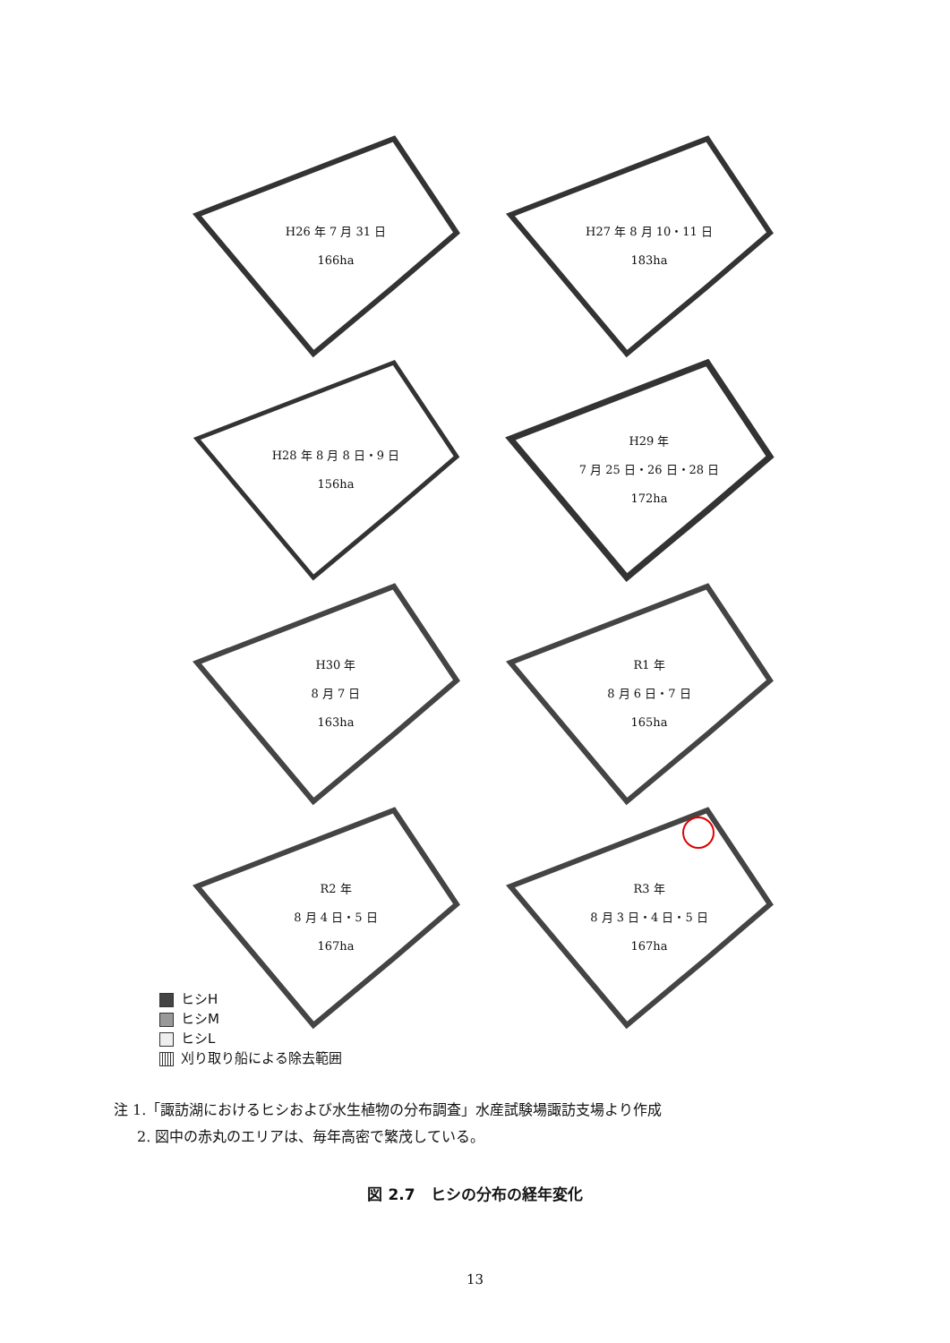H26 年 7 月 31 日
166ha
H27 年 8 月 10・11 日
183ha
H28 年 8 月 8 日・9 日
156ha
H29 年
7 月 25 日・26 日・28 日
172ha
H30 年
8 月 7 日
163ha
R1 年
8 月 6 日・7 日
165ha
R2 年
8 月 4 日・5 日
167ha
R3 年
8 月 3 日・4 日・5 日
167ha
ヒシH
ヒシM
ヒシL
刈り取り船による除去範囲
注 1.「諏訪湖におけるヒシおよび水生植物の分布調査」水産試験場諏訪支場より作成
2. 図中の赤丸のエリアは、毎年高密で繁茂している。
図 2.7　ヒシの分布の経年変化
13